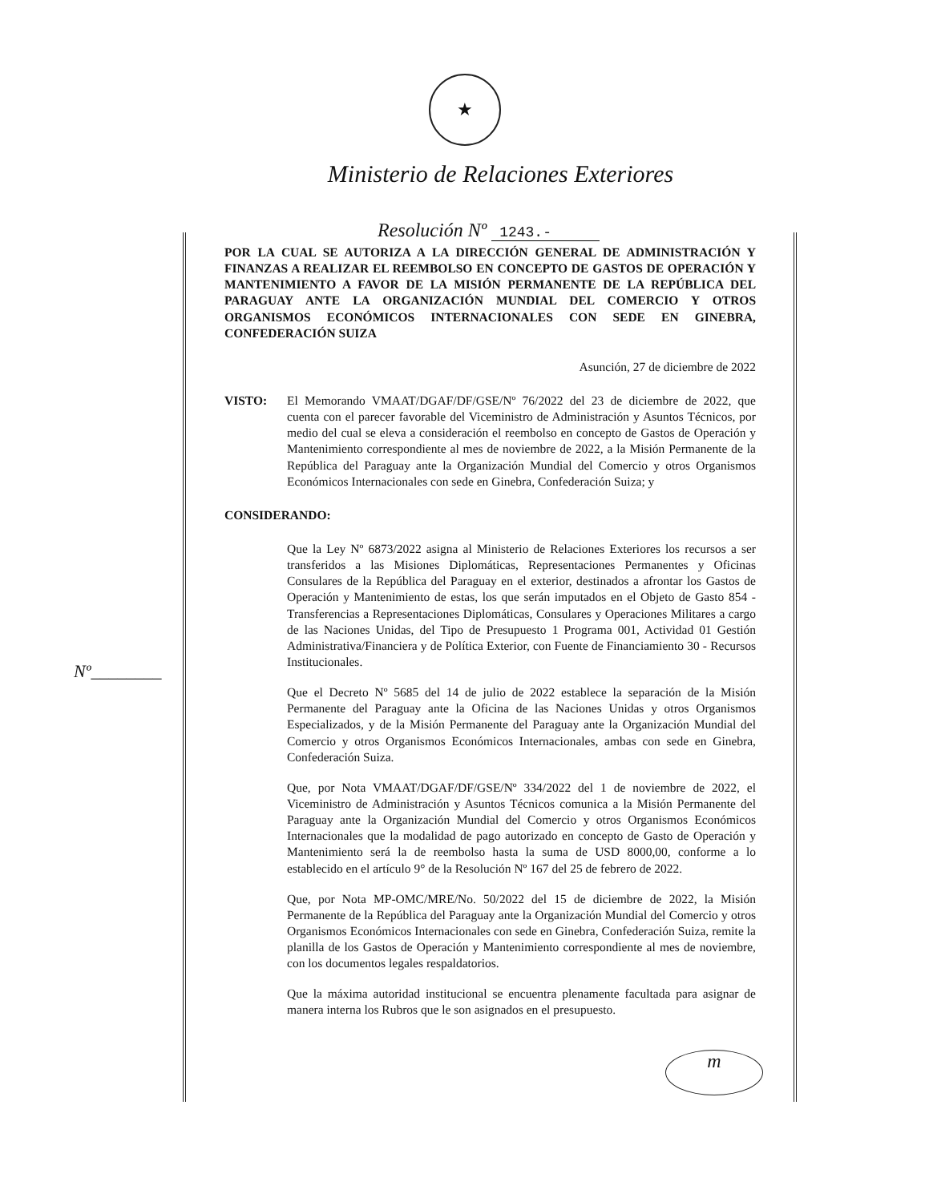★
Ministerio de Relaciones Exteriores
Resolución Nº 1243.-
POR LA CUAL SE AUTORIZA A LA DIRECCIÓN GENERAL DE ADMINISTRACIÓN Y FINANZAS A REALIZAR EL REEMBOLSO EN CONCEPTO DE GASTOS DE OPERACIÓN Y MANTENIMIENTO A FAVOR DE LA MISIÓN PERMANENTE DE LA REPÚBLICA DEL PARAGUAY ANTE LA ORGANIZACIÓN MUNDIAL DEL COMERCIO Y OTROS ORGANISMOS ECONÓMICOS INTERNACIONALES CON SEDE EN GINEBRA, CONFEDERACIÓN SUIZA
Asunción, 27 de diciembre de 2022
VISTO: El Memorando VMAAT/DGAF/DF/GSE/Nº 76/2022 del 23 de diciembre de 2022, que cuenta con el parecer favorable del Viceministro de Administración y Asuntos Técnicos, por medio del cual se eleva a consideración el reembolso en concepto de Gastos de Operación y Mantenimiento correspondiente al mes de noviembre de 2022, a la Misión Permanente de la República del Paraguay ante la Organización Mundial del Comercio y otros Organismos Económicos Internacionales con sede en Ginebra, Confederación Suiza; y
CONSIDERANDO:
Que la Ley Nº 6873/2022 asigna al Ministerio de Relaciones Exteriores los recursos a ser transferidos a las Misiones Diplomáticas, Representaciones Permanentes y Oficinas Consulares de la República del Paraguay en el exterior, destinados a afrontar los Gastos de Operación y Mantenimiento de estas, los que serán imputados en el Objeto de Gasto 854 - Transferencias a Representaciones Diplomáticas, Consulares y Operaciones Militares a cargo de las Naciones Unidas, del Tipo de Presupuesto 1 Programa 001, Actividad 01 Gestión Administrativa/Financiera y de Política Exterior, con Fuente de Financiamiento 30 - Recursos Institucionales.
Que el Decreto Nº 5685 del 14 de julio de 2022 establece la separación de la Misión Permanente del Paraguay ante la Oficina de las Naciones Unidas y otros Organismos Especializados, y de la Misión Permanente del Paraguay ante la Organización Mundial del Comercio y otros Organismos Económicos Internacionales, ambas con sede en Ginebra, Confederación Suiza.
Que, por Nota VMAAT/DGAF/DF/GSE/Nº 334/2022 del 1 de noviembre de 2022, el Viceministro de Administración y Asuntos Técnicos comunica a la Misión Permanente del Paraguay ante la Organización Mundial del Comercio y otros Organismos Económicos Internacionales que la modalidad de pago autorizado en concepto de Gasto de Operación y Mantenimiento será la de reembolso hasta la suma de USD 8000,00, conforme a lo establecido en el artículo 9° de la Resolución Nº 167 del 25 de febrero de 2022.
Que, por Nota MP-OMC/MRE/No. 50/2022 del 15 de diciembre de 2022, la Misión Permanente de la República del Paraguay ante la Organización Mundial del Comercio y otros Organismos Económicos Internacionales con sede en Ginebra, Confederación Suiza, remite la planilla de los Gastos de Operación y Mantenimiento correspondiente al mes de noviembre, con los documentos legales respaldatorios.
Que la máxima autoridad institucional se encuentra plenamente facultada para asignar de manera interna los Rubros que le son asignados en el presupuesto.
Nº________
m